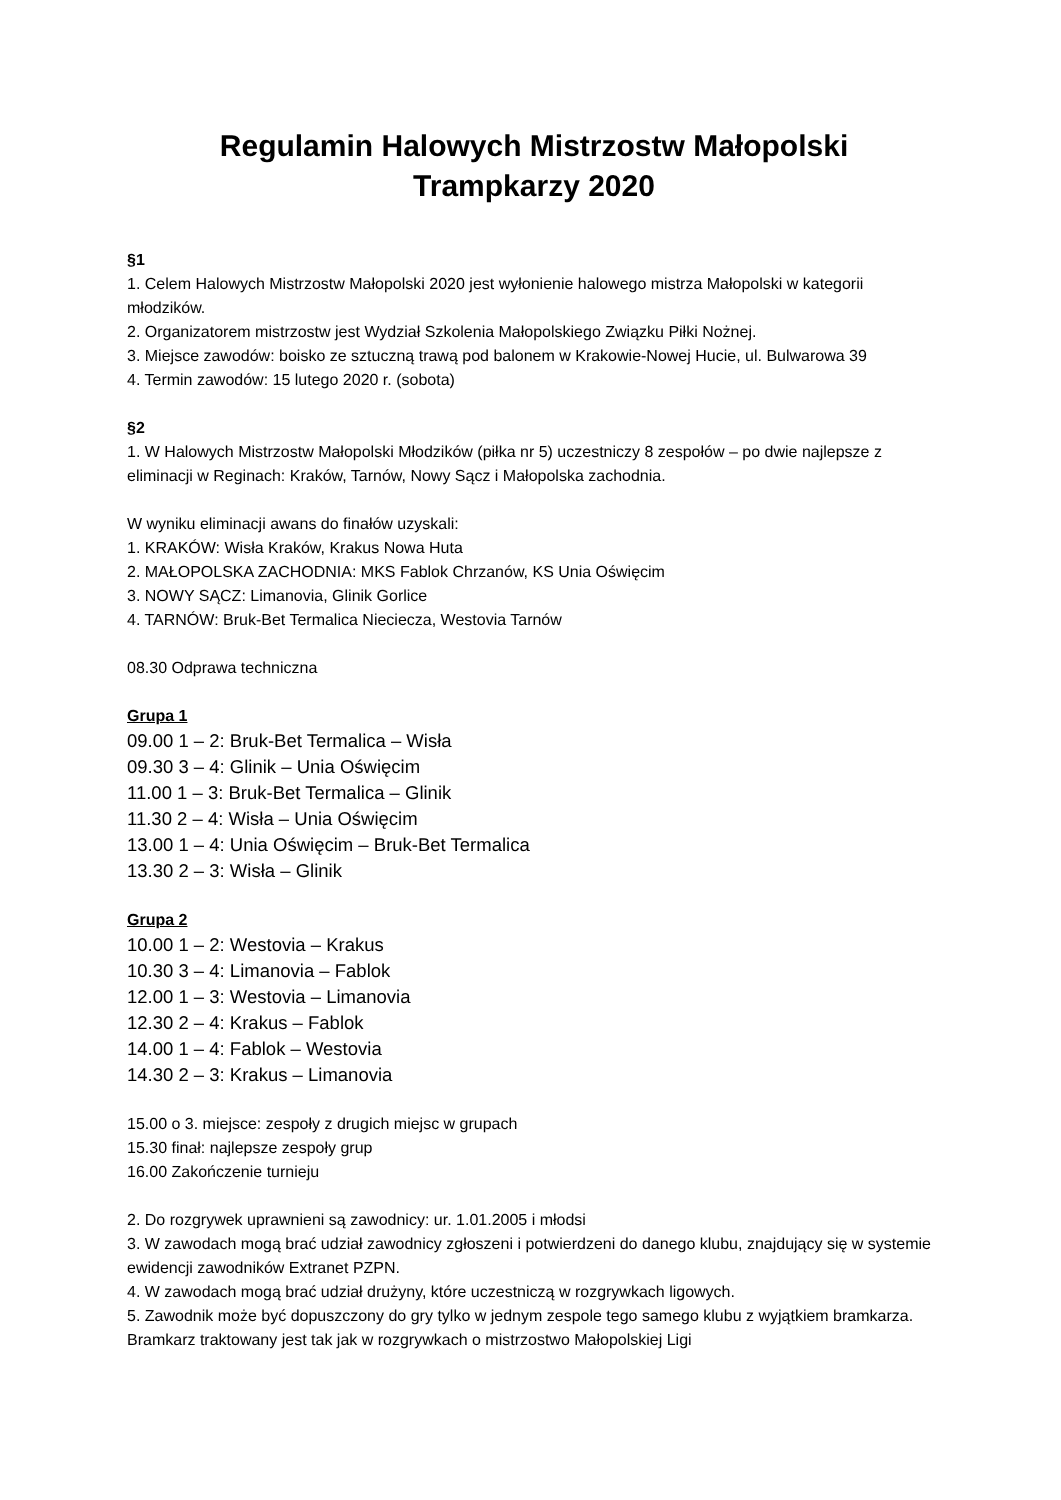Regulamin Halowych Mistrzostw Małopolski
Trampkarzy 2020
§1
1. Celem Halowych Mistrzostw Małopolski 2020 jest wyłonienie halowego mistrza Małopolski w kategorii młodzików.
2. Organizatorem mistrzostw jest Wydział Szkolenia Małopolskiego Związku Piłki Nożnej.
3. Miejsce zawodów: boisko ze sztuczną trawą pod balonem w Krakowie-Nowej Hucie, ul. Bulwarowa 39
4. Termin zawodów: 15 lutego 2020 r. (sobota)
§2
1. W Halowych Mistrzostw Małopolski Młodzików (piłka nr 5) uczestniczy 8 zespołów – po dwie najlepsze z eliminacji w Reginach: Kraków, Tarnów, Nowy Sącz i Małopolska zachodnia.
W wyniku eliminacji awans do finałów uzyskali:
1. KRAKÓW: Wisła Kraków, Krakus Nowa Huta
2. MAŁOPOLSKA ZACHODNIA: MKS Fablok Chrzanów, KS Unia Oświęcim
3. NOWY SĄCZ: Limanovia, Glinik Gorlice
4. TARNÓW: Bruk-Bet Termalica Nieciecza, Westovia Tarnów
08.30 Odprawa techniczna
Grupa 1
09.00 1 – 2: Bruk-Bet Termalica – Wisła
09.30 3 – 4: Glinik – Unia Oświęcim
11.00 1 – 3: Bruk-Bet Termalica – Glinik
11.30 2 – 4: Wisła – Unia Oświęcim
13.00 1 – 4: Unia Oświęcim – Bruk-Bet Termalica
13.30 2 – 3: Wisła – Glinik
Grupa 2
10.00 1 – 2: Westovia – Krakus
10.30 3 – 4: Limanovia – Fablok
12.00 1 – 3: Westovia – Limanovia
12.30 2 – 4: Krakus – Fablok
14.00 1 – 4: Fablok – Westovia
14.30 2 – 3: Krakus – Limanovia
15.00 o 3. miejsce: zespoły z drugich miejsc w grupach
15.30 finał: najlepsze zespoły grup
16.00 Zakończenie turnieju
2. Do rozgrywek uprawnieni są zawodnicy: ur. 1.01.2005 i młodsi
3. W zawodach mogą brać udział zawodnicy zgłoszeni i potwierdzeni do danego klubu, znajdujący się w systemie ewidencji zawodników Extranet PZPN.
4. W zawodach mogą brać udział drużyny, które uczestniczą w rozgrywkach ligowych.
5. Zawodnik może być dopuszczony do gry tylko w jednym zespole tego samego klubu z wyjątkiem bramkarza. Bramkarz traktowany jest tak jak w rozgrywkach o mistrzostwo Małopolskiej Ligi